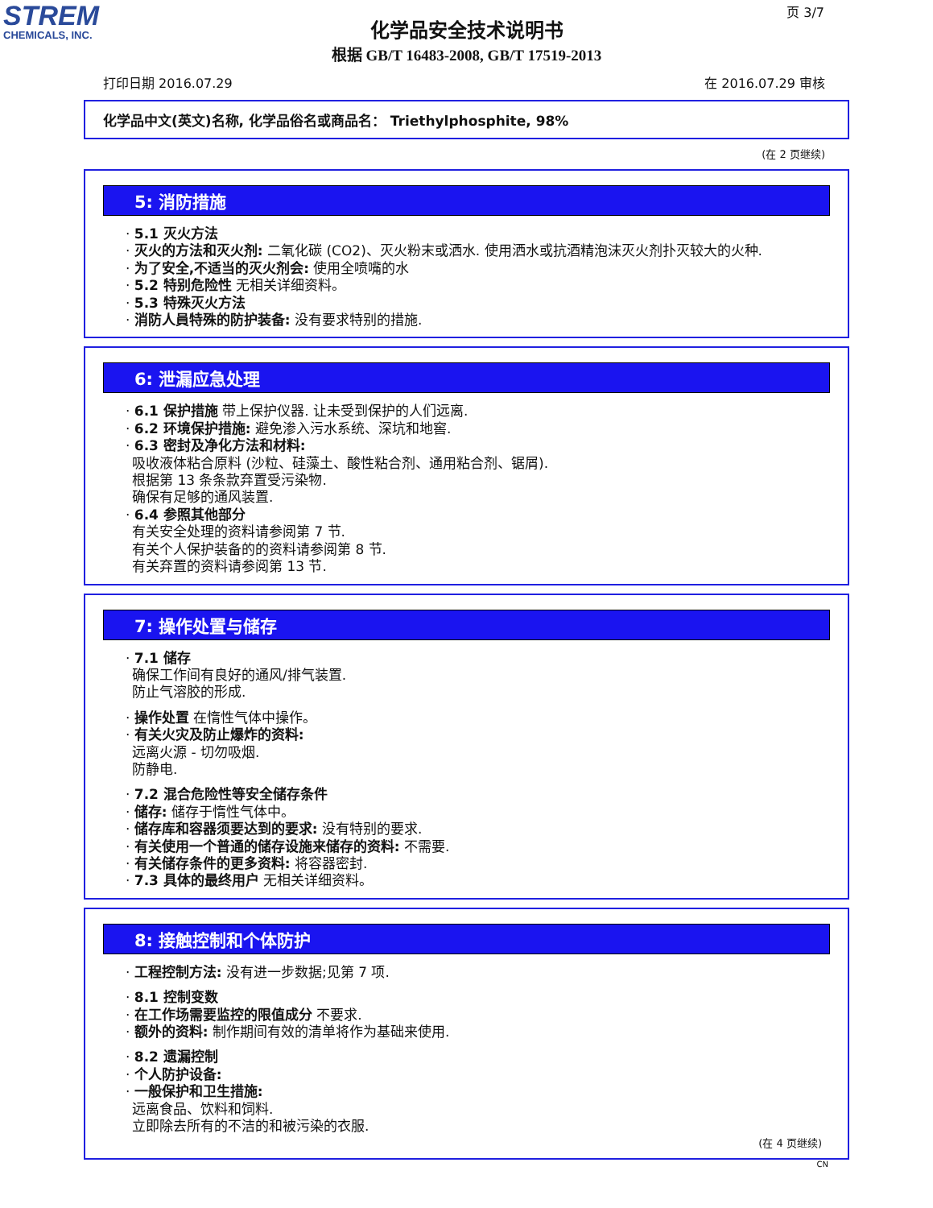STREM
CHEMICALS, INC.
页 3/7
化学品安全技术说明书
根据 GB/T 16483-2008, GB/T 17519-2013
打印日期 2016.07.29 在 2016.07.29 审核
化学品中文(英文)名称, 化学品俗名或商品名： Triethylphosphite, 98%
(在 2 页继续)
5: 消防措施
· 5.1 灭火方法
· 灭火的方法和灭火剂: 二氧化碳 (CO2)、灭火粉末或洒水. 使用洒水或抗酒精泡沫灭火剂扑灭较大的火种.
· 为了安全,不适当的灭火剂会: 使用全喷嘴的水
· 5.2 特别危险性 无相关详细资料。
· 5.3 特殊灭火方法
· 消防人員特殊的防护装备: 没有要求特别的措施.
6: 泄漏应急处理
· 6.1 保护措施 带上保护仪器. 让未受到保护的人们远离.
· 6.2 环境保护措施: 避免渗入污水系统、深坑和地窖.
· 6.3 密封及净化方法和材料:
吸收液体粘合原料 (沙粒、硅藻土、酸性粘合剂、通用粘合剂、锯屑).
根据第 13 条条款弃置受污染物.
确保有足够的通风装置.
· 6.4 参照其他部分
有关安全处理的资料请参阅第 7 节.
有关个人保护装备的的资料请参阅第 8 节.
有关弃置的资料请参阅第 13 节.
7: 操作处置与储存
· 7.1 储存
确保工作间有良好的通风/排气装置.
防止气溶胶的形成.
· 操作处置 在惰性气体中操作。
· 有关火灾及防止爆炸的资料:
远离火源 - 切勿吸烟.
防静电.
· 7.2 混合危险性等安全储存条件
· 储存: 储存于惰性气体中。
· 储存库和容器须要达到的要求: 没有特别的要求.
· 有关使用一个普通的储存设施来储存的资料: 不需要.
· 有关储存条件的更多资料: 将容器密封.
· 7.3 具体的最终用户 无相关详细资料。
8: 接触控制和个体防护
· 工程控制方法: 没有进一步数据;见第 7 项.
· 8.1 控制变数
· 在工作场需要监控的限值成分 不要求.
· 额外的资料: 制作期间有效的清单将作为基础来使用.
· 8.2 遗漏控制
· 个人防护设备:
· 一般保护和卫生措施:
远离食品、饮料和饲料.
立即除去所有的不洁的和被污染的衣服.
(在 4 页继续)
CN